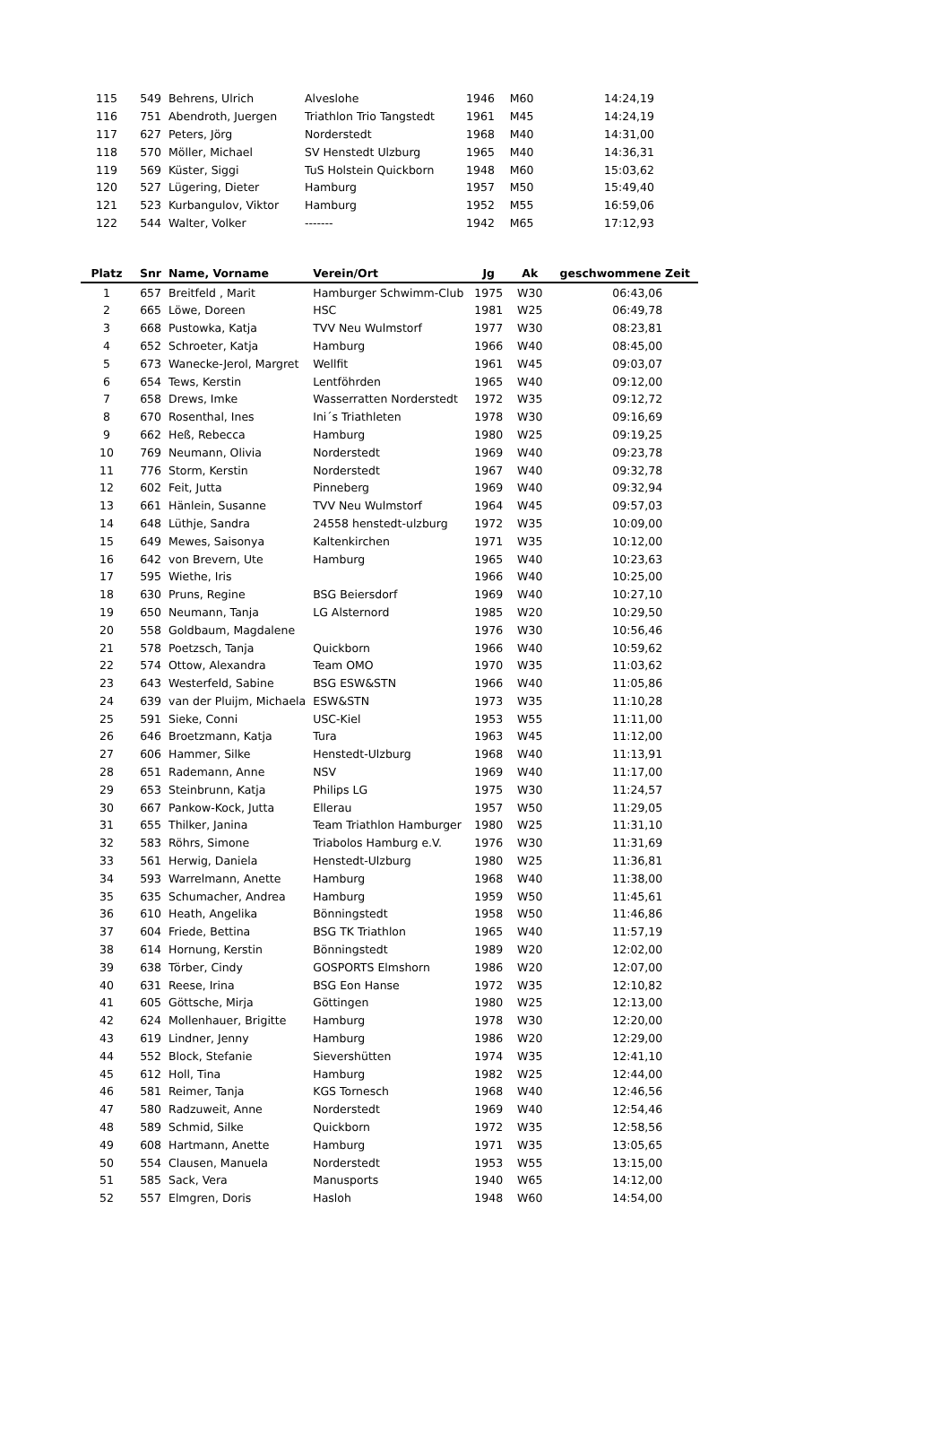| 115 | 549 | Behrens, Ulrich | Alveslohe | 1946 | M60 | 14:24,19 |
| 116 | 751 | Abendroth, Juergen | Triathlon Trio Tangstedt | 1961 | M45 | 14:24,19 |
| 117 | 627 | Peters, Jörg | Norderstedt | 1968 | M40 | 14:31,00 |
| 118 | 570 | Möller, Michael | SV Henstedt Ulzburg | 1965 | M40 | 14:36,31 |
| 119 | 569 | Küster, Siggi | TuS Holstein Quickborn | 1948 | M60 | 15:03,62 |
| 120 | 527 | Lügering, Dieter | Hamburg | 1957 | M50 | 15:49,40 |
| 121 | 523 | Kurbangulov, Viktor | Hamburg | 1952 | M55 | 16:59,06 |
| 122 | 544 | Walter, Volker | ------- | 1942 | M65 | 17:12,93 |
| Platz | Snr | Name, Vorname | Verein/Ort | Jg | Ak | geschwommene Zeit |
| --- | --- | --- | --- | --- | --- | --- |
| 1 | 657 | Breitfeld , Marit | Hamburger Schwimm-Club | 1975 | W30 | 06:43,06 |
| 2 | 665 | Löwe, Doreen | HSC | 1981 | W25 | 06:49,78 |
| 3 | 668 | Pustowka, Katja | TVV Neu Wulmstorf | 1977 | W30 | 08:23,81 |
| 4 | 652 | Schroeter, Katja | Hamburg | 1966 | W40 | 08:45,00 |
| 5 | 673 | Wanecke-Jerol, Margret | Wellfit | 1961 | W45 | 09:03,07 |
| 6 | 654 | Tews, Kerstin | Lentföhrden | 1965 | W40 | 09:12,00 |
| 7 | 658 | Drews, Imke | Wasserratten Norderstedt | 1972 | W35 | 09:12,72 |
| 8 | 670 | Rosenthal, Ines | Ini´s Triathleten | 1978 | W30 | 09:16,69 |
| 9 | 662 | Heß, Rebecca | Hamburg | 1980 | W25 | 09:19,25 |
| 10 | 769 | Neumann, Olivia | Norderstedt | 1969 | W40 | 09:23,78 |
| 11 | 776 | Storm, Kerstin | Norderstedt | 1967 | W40 | 09:32,78 |
| 12 | 602 | Feit, Jutta | Pinneberg | 1969 | W40 | 09:32,94 |
| 13 | 661 | Hänlein, Susanne | TVV Neu Wulmstorf | 1964 | W45 | 09:57,03 |
| 14 | 648 | Lüthje, Sandra | 24558 henstedt-ulzburg | 1972 | W35 | 10:09,00 |
| 15 | 649 | Mewes, Saisonya | Kaltenkirchen | 1971 | W35 | 10:12,00 |
| 16 | 642 | von Brevern, Ute | Hamburg | 1965 | W40 | 10:23,63 |
| 17 | 595 | Wiethe, Iris | | 1966 | W40 | 10:25,00 |
| 18 | 630 | Pruns, Regine | BSG Beiersdorf | 1969 | W40 | 10:27,10 |
| 19 | 650 | Neumann, Tanja | LG Alsternord | 1985 | W20 | 10:29,50 |
| 20 | 558 | Goldbaum, Magdalene | | 1976 | W30 | 10:56,46 |
| 21 | 578 | Poetzsch, Tanja | Quickborn | 1966 | W40 | 10:59,62 |
| 22 | 574 | Ottow, Alexandra | Team OMO | 1970 | W35 | 11:03,62 |
| 23 | 643 | Westerfeld, Sabine | BSG ESW&STN | 1966 | W40 | 11:05,86 |
| 24 | 639 | van der Pluijm, Michaela | ESW&STN | 1973 | W35 | 11:10,28 |
| 25 | 591 | Sieke, Conni | USC-Kiel | 1953 | W55 | 11:11,00 |
| 26 | 646 | Broetzmann, Katja | Tura | 1963 | W45 | 11:12,00 |
| 27 | 606 | Hammer, Silke | Henstedt-Ulzburg | 1968 | W40 | 11:13,91 |
| 28 | 651 | Rademann, Anne | NSV | 1969 | W40 | 11:17,00 |
| 29 | 653 | Steinbrunn, Katja | Philips LG | 1975 | W30 | 11:24,57 |
| 30 | 667 | Pankow-Kock, Jutta | Ellerau | 1957 | W50 | 11:29,05 |
| 31 | 655 | Thilker, Janina | Team Triathlon Hamburger | 1980 | W25 | 11:31,10 |
| 32 | 583 | Röhrs, Simone | Triabolos Hamburg e.V. | 1976 | W30 | 11:31,69 |
| 33 | 561 | Herwig, Daniela | Henstedt-Ulzburg | 1980 | W25 | 11:36,81 |
| 34 | 593 | Warrelmann, Anette | Hamburg | 1968 | W40 | 11:38,00 |
| 35 | 635 | Schumacher, Andrea | Hamburg | 1959 | W50 | 11:45,61 |
| 36 | 610 | Heath, Angelika | Bönningstedt | 1958 | W50 | 11:46,86 |
| 37 | 604 | Friede, Bettina | BSG TK Triathlon | 1965 | W40 | 11:57,19 |
| 38 | 614 | Hornung, Kerstin | Bönningstedt | 1989 | W20 | 12:02,00 |
| 39 | 638 | Törber, Cindy | GOSPORTS Elmshorn | 1986 | W20 | 12:07,00 |
| 40 | 631 | Reese, Irina | BSG Eon Hanse | 1972 | W35 | 12:10,82 |
| 41 | 605 | Göttsche, Mirja | Göttingen | 1980 | W25 | 12:13,00 |
| 42 | 624 | Mollenhauer, Brigitte | Hamburg | 1978 | W30 | 12:20,00 |
| 43 | 619 | Lindner, Jenny | Hamburg | 1986 | W20 | 12:29,00 |
| 44 | 552 | Block, Stefanie | Sievershütten | 1974 | W35 | 12:41,10 |
| 45 | 612 | Holl, Tina | Hamburg | 1982 | W25 | 12:44,00 |
| 46 | 581 | Reimer, Tanja | KGS Tornesch | 1968 | W40 | 12:46,56 |
| 47 | 580 | Radzuweit, Anne | Norderstedt | 1969 | W40 | 12:54,46 |
| 48 | 589 | Schmid, Silke | Quickborn | 1972 | W35 | 12:58,56 |
| 49 | 608 | Hartmann, Anette | Hamburg | 1971 | W35 | 13:05,65 |
| 50 | 554 | Clausen, Manuela | Norderstedt | 1953 | W55 | 13:15,00 |
| 51 | 585 | Sack, Vera | Manusports | 1940 | W65 | 14:12,00 |
| 52 | 557 | Elmgren, Doris | Hasloh | 1948 | W60 | 14:54,00 |